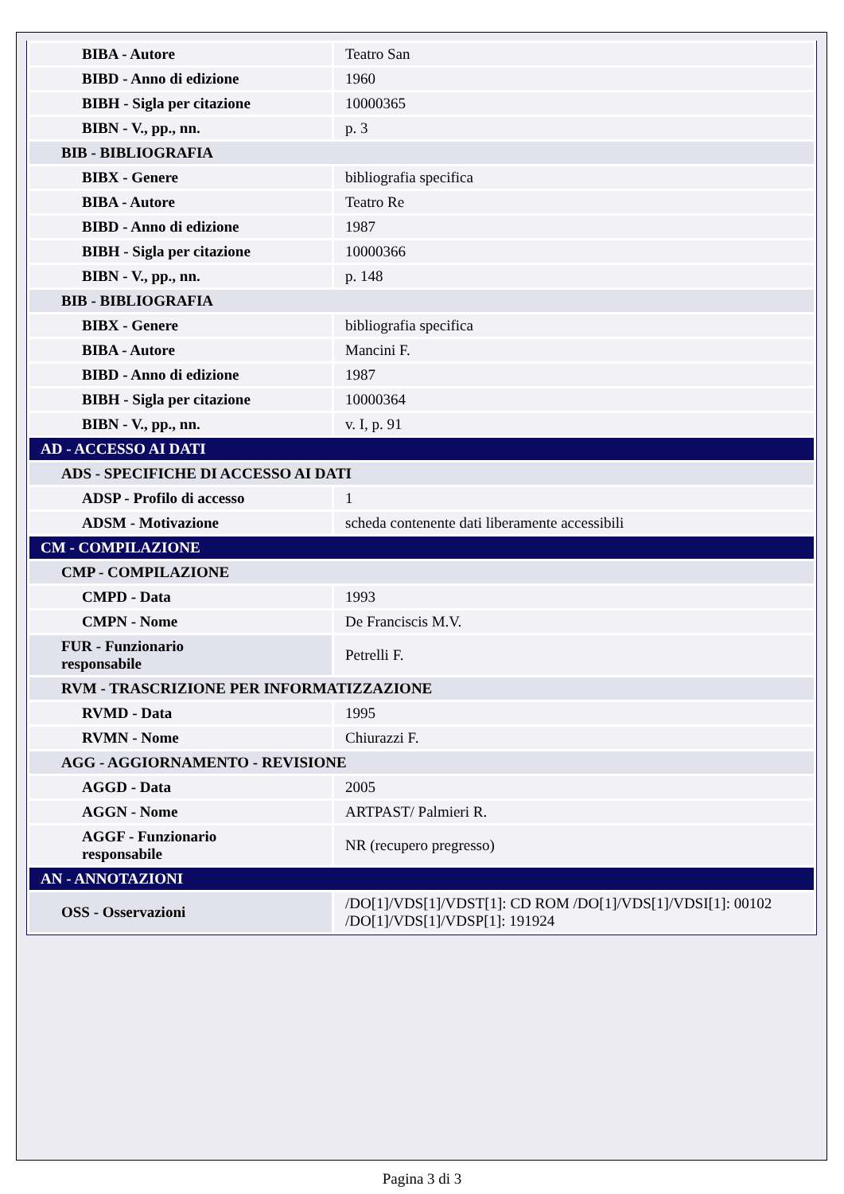| BIBA - Autore | Teatro San |
| BIBD - Anno di edizione | 1960 |
| BIBH - Sigla per citazione | 10000365 |
| BIBN - V., pp., nn. | p. 3 |
| BIB - BIBLIOGRAFIA | |
| BIBX - Genere | bibliografia specifica |
| BIBA - Autore | Teatro Re |
| BIBD - Anno di edizione | 1987 |
| BIBH - Sigla per citazione | 10000366 |
| BIBN - V., pp., nn. | p. 148 |
| BIB - BIBLIOGRAFIA | |
| BIBX - Genere | bibliografia specifica |
| BIBA - Autore | Mancini F. |
| BIBD - Anno di edizione | 1987 |
| BIBH - Sigla per citazione | 10000364 |
| BIBN - V., pp., nn. | v. I, p. 91 |
| AD - ACCESSO AI DATI | |
| ADS - SPECIFICHE DI ACCESSO AI DATI | |
| ADSP - Profilo di accesso | 1 |
| ADSM - Motivazione | scheda contenente dati liberamente accessibili |
| CM - COMPILAZIONE | |
| CMP - COMPILAZIONE | |
| CMPD - Data | 1993 |
| CMPN - Nome | De Franciscis M.V. |
| FUR - Funzionario responsabile | Petrelli F. |
| RVM - TRASCRIZIONE PER INFORMATIZZAZIONE | |
| RVMD - Data | 1995 |
| RVMN - Nome | Chiurazzi F. |
| AGG - AGGIORNAMENTO - REVISIONE | |
| AGGD - Data | 2005 |
| AGGN - Nome | ARTPAST/ Palmieri R. |
| AGGF - Funzionario responsabile | NR (recupero pregresso) |
| AN - ANNOTAZIONI | |
| OSS - Osservazioni | /DO[1]/VDS[1]/VDST[1]: CD ROM /DO[1]/VDS[1]/VDSI[1]: 00102 /DO[1]/VDS[1]/VDSP[1]: 191924 |
Pagina 3 di 3